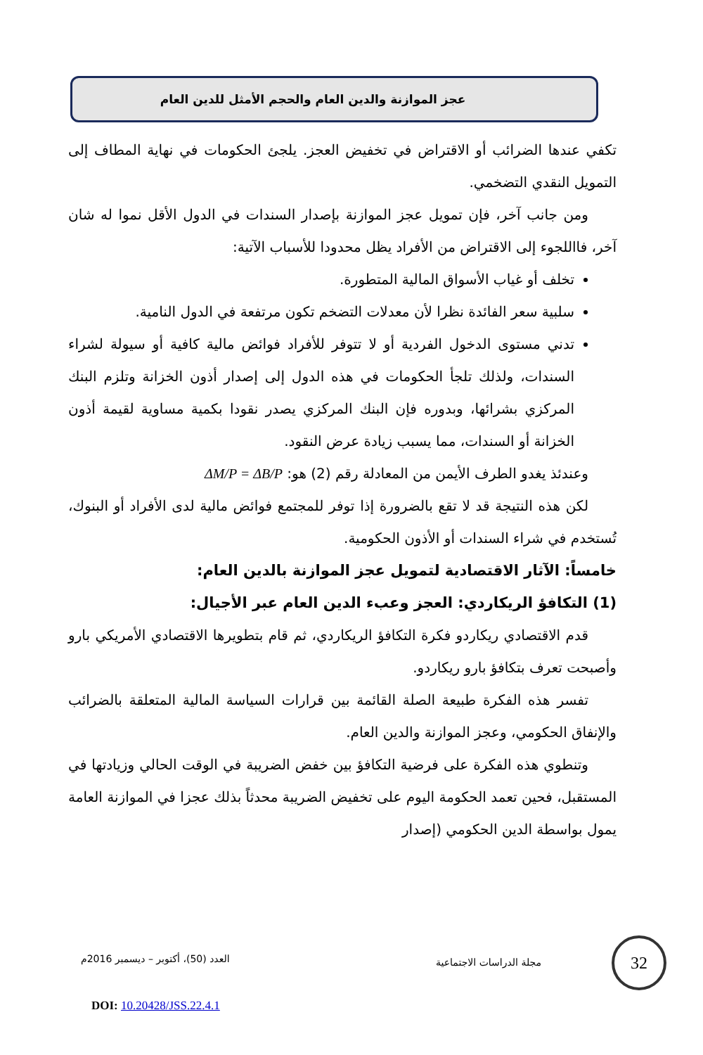عجز الموازنة والدين العام والحجم الأمثل للدين العام
تكفي عندها الضرائب أو الاقتراض في تخفيض العجز. يلجئ الحكومات في نهاية المطاف إلى التمويل النقدي التضخمي.
ومن جانب آخر، فإن تمويل عجز الموازنة بإصدار السندات في الدول الأقل نموا له شان آخر، فااللجوء إلى الاقتراض من الأفراد يظل محدودا للأسباب الآتية:
تخلف أو غياب الأسواق المالية المتطورة.
سلبية سعر الفائدة نظرا لأن معدلات التضخم تكون مرتفعة في الدول النامية.
تدني مستوى الدخول الفردية أو لا تتوفر للأفراد فوائض مالية كافية أو سيولة لشراء السندات، ولذلك تلجأ الحكومات في هذه الدول إلى إصدار أذون الخزانة وتلزم البنك المركزي بشرائها، وبدوره فإن البنك المركزي يصدر نقودا بكمية مساوية لقيمة أذون الخزانة أو السندات، مما يسبب زيادة عرض النقود.
وعندئذ يغدو الطرف الأيمن من المعادلة رقم (2) هو: ΔM/P = ΔB/P
لكن هذه النتيجة قد لا تقع بالضرورة إذا توفر للمجتمع فوائض مالية لدى الأفراد أو البنوك، تُستخدم في شراء السندات أو الأذون الحكومية.
خامساً: الآثار الاقتصادية لتمويل عجز الموازنة بالدين العام:
(1) التكافؤ الريكاردي: العجز وعبء الدين العام عبر الأجيال:
قدم الاقتصادي ريكاردو فكرة التكافؤ الريكاردي، ثم قام بتطويرها الاقتصادي الأمريكي بارو وأصبحت تعرف بتكافؤ بارو ريكاردو.
تفسر هذه الفكرة طبيعة الصلة القائمة بين قرارات السياسة المالية المتعلقة بالضرائب والإنفاق الحكومي، وعجز الموازنة والدين العام.
وتنطوي هذه الفكرة على فرضية التكافؤ بين خفض الضريبة في الوقت الحالي وزيادتها في المستقبل، فحين تعمد الحكومة اليوم على تخفيض الضريبة محدثاً بذلك عجزا في الموازنة العامة يمول بواسطة الدين الحكومي (إصدار
مجلة الدراسات الاجتماعية
العدد (50)، أكتوبر – ديسمبر 2016م
DOI: 10.20428/JSS.22.4.1
32